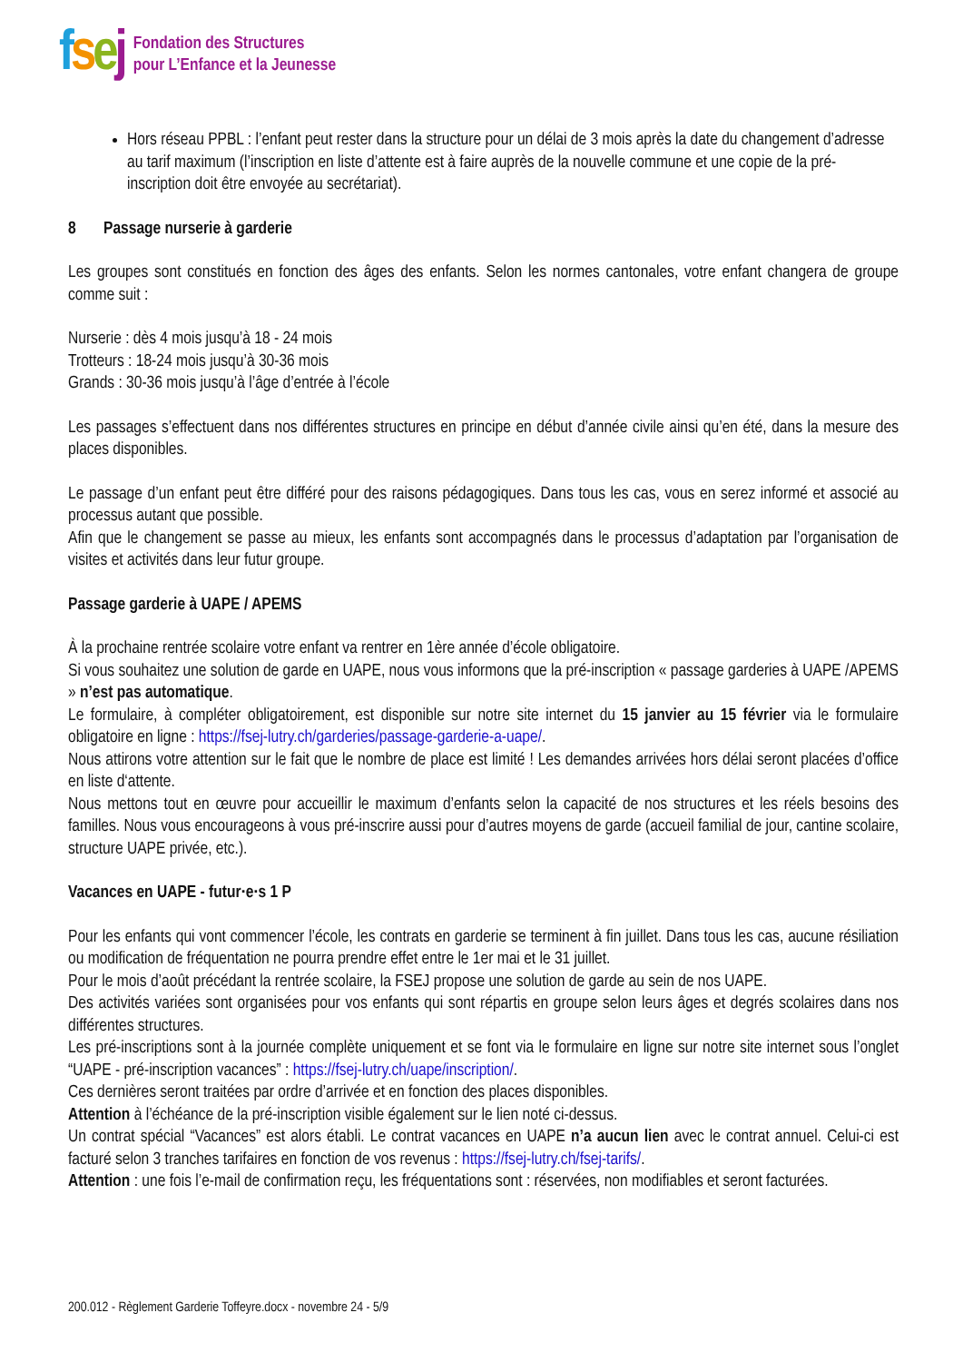fsej
Fondation des Structures
pour L’Enfance et la Jeunesse
Hors réseau PPBL : l’enfant peut rester dans la structure pour un délai de 3 mois après la date du changement d’adresse au tarif maximum (l’inscription en liste d’attente est à faire auprès de la nouvelle commune et une copie de la pré-inscription doit être envoyée au secrétariat).
8 Passage nurserie à garderie
Les groupes sont constitués en fonction des âges des enfants. Selon les normes cantonales, votre enfant changera de groupe comme suit :
Nurserie : dès 4 mois jusqu’à 18 - 24 mois
Trotteurs : 18-24 mois jusqu’à 30-36 mois
Grands : 30-36 mois jusqu’à l’âge d’entrée à l’école
Les passages s’effectuent dans nos différentes structures en principe en début d’année civile ainsi qu’en été, dans la mesure des places disponibles.
Le passage d’un enfant peut être différé pour des raisons pédagogiques. Dans tous les cas, vous en serez informé et associé au processus autant que possible.
Afin que le changement se passe au mieux, les enfants sont accompagnés dans le processus d’adaptation par l’organisation de visites et activités dans leur futur groupe.
Passage garderie à UAPE / APEMS
À la prochaine rentrée scolaire votre enfant va rentrer en 1ère année d’école obligatoire.
Si vous souhaitez une solution de garde en UAPE, nous vous informons que la pré-inscription « passage garderies à UAPE /APEMS » n’est pas automatique.
Le formulaire, à compléter obligatoirement, est disponible sur notre site internet du 15 janvier au 15 février via le formulaire obligatoire en ligne : https://fsej-lutry.ch/garderies/passage-garderie-a-uape/.
Nous attirons votre attention sur le fait que le nombre de place est limité ! Les demandes arrivées hors délai seront placées d’office en liste d‘attente.
Nous mettons tout en œuvre pour accueillir le maximum d’enfants selon la capacité de nos structures et les réels besoins des familles. Nous vous encourageons à vous pré-inscrire aussi pour d’autres moyens de garde (accueil familial de jour, cantine scolaire, structure UAPE privée, etc.).
Vacances en UAPE - futur·e·s 1 P
Pour les enfants qui vont commencer l’école, les contrats en garderie se terminent à fin juillet. Dans tous les cas, aucune résiliation ou modification de fréquentation ne pourra prendre effet entre le 1er mai et le 31 juillet.
Pour le mois d’août précédant la rentrée scolaire, la FSEJ propose une solution de garde au sein de nos UAPE.
Des activités variées sont organisées pour vos enfants qui sont répartis en groupe selon leurs âges et degrés scolaires dans nos différentes structures.
Les pré-inscriptions sont à la journée complète uniquement et se font via le formulaire en ligne sur notre site internet sous l’onglet “UAPE - pré-inscription vacances” : https://fsej-lutry.ch/uape/inscription/.
Ces dernières seront traitées par ordre d’arrivée et en fonction des places disponibles.
Attention à l’échéance de la pré-inscription visible également sur le lien noté ci-dessus.
Un contrat spécial “Vacances” est alors établi. Le contrat vacances en UAPE n’a aucun lien avec le contrat annuel. Celui-ci est facturé selon 3 tranches tarifaires en fonction de vos revenus : https://fsej-lutry.ch/fsej-tarifs/.
Attention : une fois l’e-mail de confirmation reçu, les fréquentations sont : réservées, non modifiables et seront facturées.
200.012 - Règlement Garderie Toffeyre.docx - novembre 24 - 5/9